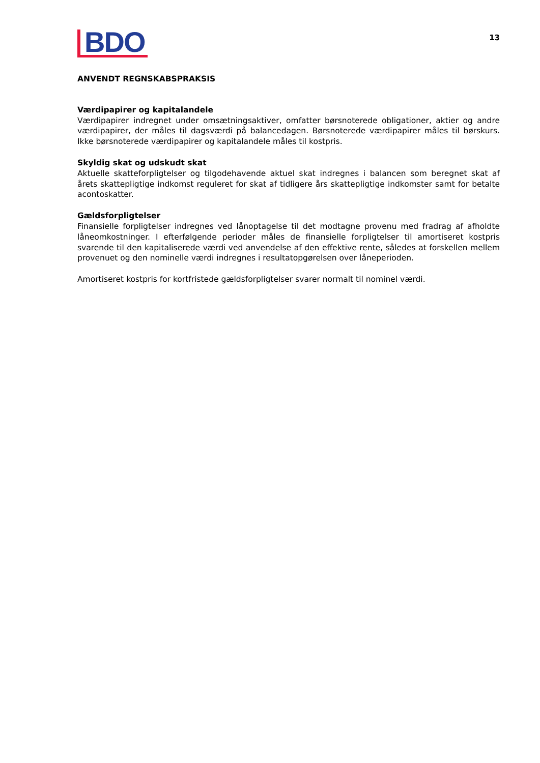BDO
13
ANVENDT REGNSKABSPRAKSIS
Værdipapirer og kapitalandele
Værdipapirer indregnet under omsætningsaktiver, omfatter børsnoterede obligationer, aktier og andre værdipapirer, der måles til dagsværdi på balancedagen. Børsnoterede værdipapirer måles til børskurs. Ikke børsnoterede værdipapirer og kapitalandele måles til kostpris.
Skyldig skat og udskudt skat
Aktuelle skatteforpligtelser og tilgodehavende aktuel skat indregnes i balancen som beregnet skat af årets skattepligtige indkomst reguleret for skat af tidligere års skattepligtige indkomster samt for betalte acontoskatter.
Gældsforpligtelser
Finansielle forpligtelser indregnes ved lånoptagelse til det modtagne provenu med fradrag af afholdte låneomkostninger. I efterfølgende perioder måles de finansielle forpligtelser til amortiseret kostpris svarende til den kapitaliserede værdi ved anvendelse af den effektive rente, således at forskellen mellem provenuet og den nominelle værdi indregnes i resultatopgørelsen over låneperioden.
Amortiseret kostpris for kortfristede gældsforpligtelser svarer normalt til nominel værdi.